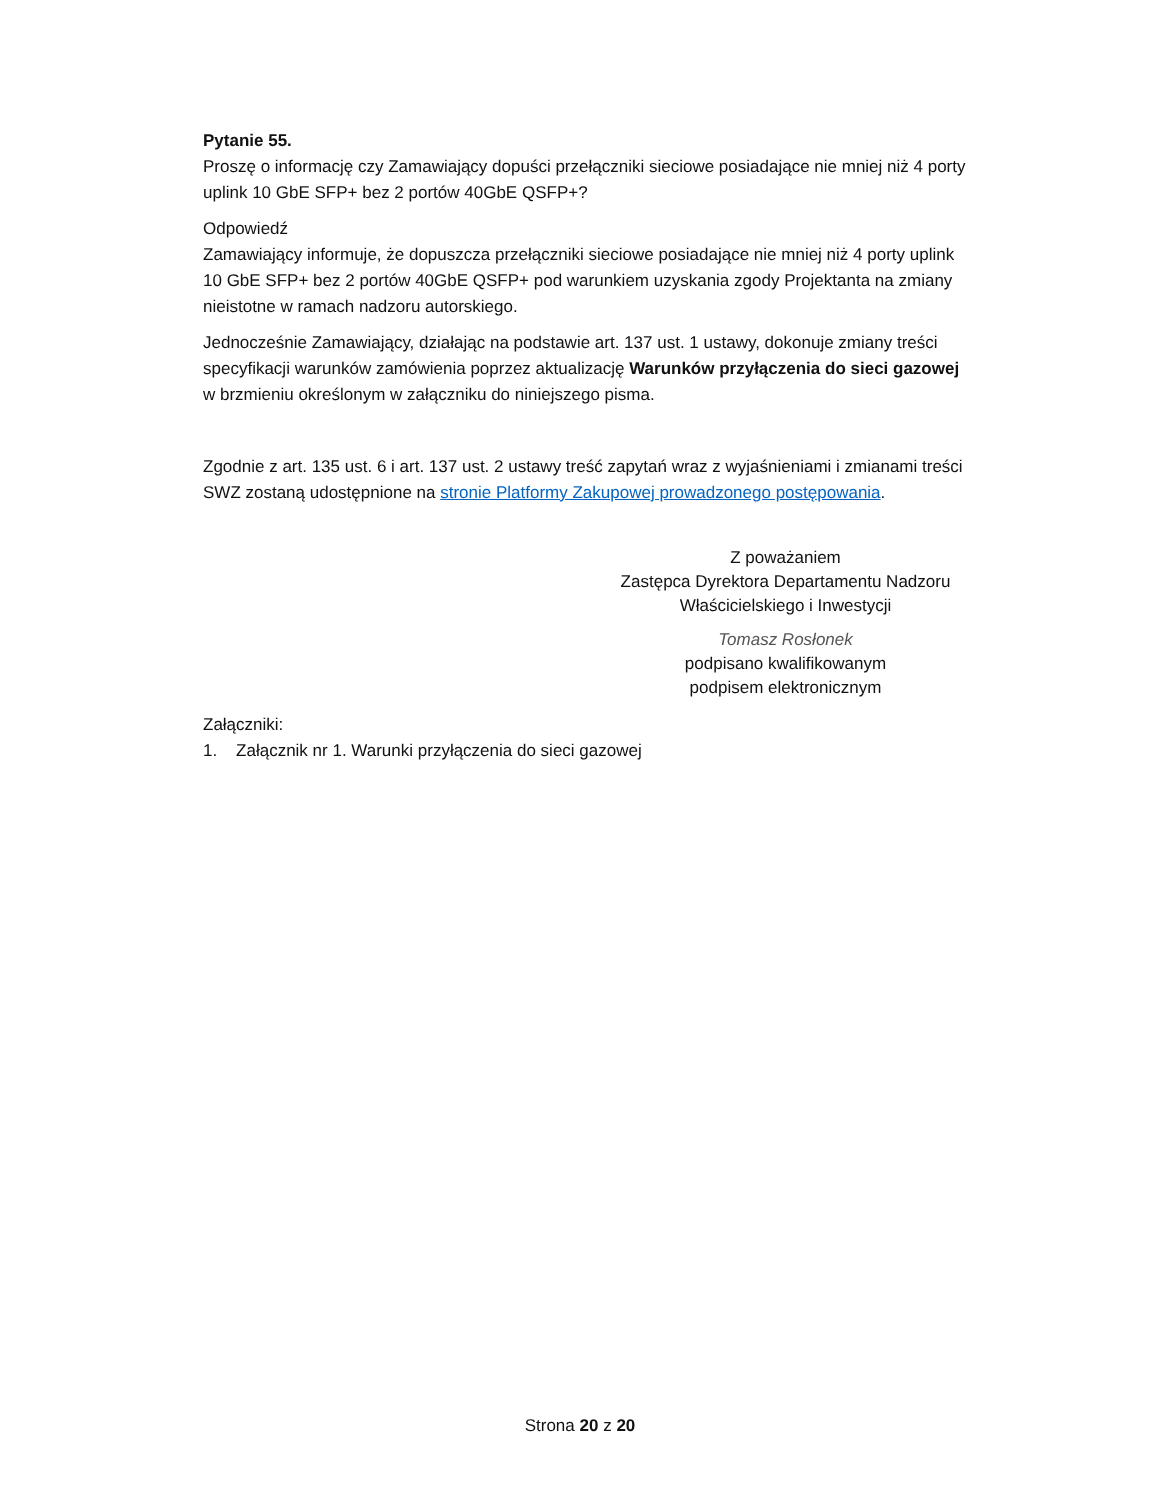Pytanie 55.
Proszę o informację czy Zamawiający dopuści przełączniki sieciowe posiadające nie mniej niż 4 porty uplink 10 GbE SFP+ bez 2 portów 40GbE QSFP+?
Odpowiedź
Zamawiający informuje, że dopuszcza przełączniki sieciowe posiadające nie mniej niż 4 porty uplink 10 GbE SFP+ bez 2 portów 40GbE QSFP+ pod warunkiem uzyskania zgody Projektanta na zmiany nieistotne w ramach nadzoru autorskiego.
Jednocześnie Zamawiający, działając na podstawie art. 137 ust. 1 ustawy, dokonuje zmiany treści specyfikacji warunków zamówienia poprzez aktualizację Warunków przyłączenia do sieci gazowej w brzmieniu określonym w załączniku do niniejszego pisma.
Zgodnie z art. 135 ust. 6 i art. 137 ust. 2 ustawy treść zapytań wraz z wyjaśnieniami i zmianami treści SWZ zostaną udostępnione na stronie Platformy Zakupowej prowadzonego postępowania.
Z poważaniem
Zastępca Dyrektora Departamentu Nadzoru Właścicielskiego i Inwestycji
Tomasz Rosłonek
podpisano kwalifikowanym
podpisem elektronicznym
Załączniki:
1. Załącznik nr 1. Warunki przyłączenia do sieci gazowej
Strona 20 z 20